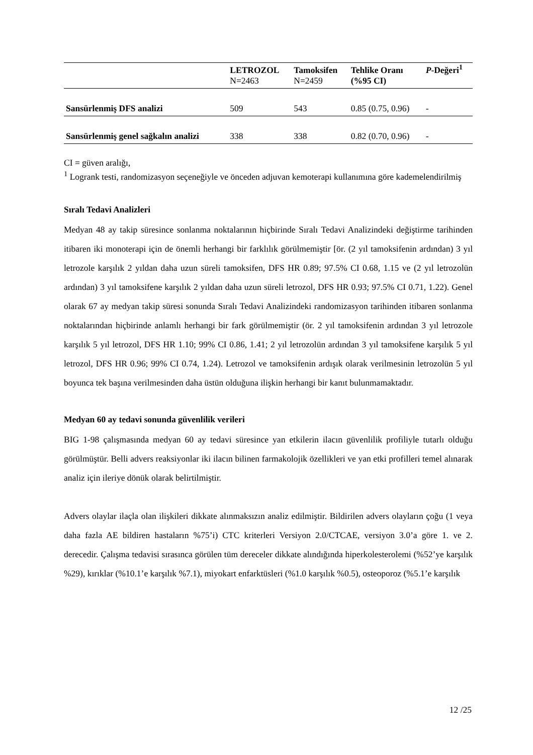| | LETROZOL | Tamoksifen | Tehlike Oranı | P -Değeri<sup>1</sup> |
| --- | --- | --- | --- | --- |
| | N=2463 | N=2459 | (%95 CI) | |
| Sansürlenmiş DFS analizi | 509 | 543 | 0.85 (0.75, 0.96) | - |
| Sansürlenmiş genel sağkalın analizi | 338 | 338 | 0.82 (0.70, 0.96) | - |
CI = güven aralığı,
<sup>1</sup> Logrank testi, randomizasyon seçeneğiyle ve önceden adjuvan kemoterapi kullanımına göre kademelendirilmiş
Sıralı Tedavi Analizleri
Medyan 48 ay takip süresince sonlanma noktalarının hiçbirinde Sıralı Tedavi Analizindeki değiştirme tarihinden itibaren iki monoterapi için de önemli herhangi bir farklılık görülmemiştir [ör. (2 yıl tamoksifenin ardından) 3 yıl letrozole karşılık 2 yıldan daha uzun süreli tamoksifen, DFS HR 0.89; 97.5% CI 0.68, 1.15 ve (2 yıl letrozolün ardından) 3 yıl tamoksifene karşılık 2 yıldan daha uzun süreli letrozol, DFS HR 0.93; 97.5% CI 0.71, 1.22). Genel olarak 67 ay medyan takip süresi sonunda Sıralı Tedavi Analizindeki randomizasyon tarihinden itibaren sonlanma noktalarından hiçbirinde anlamlı herhangi bir fark görülmemiştir (ör. 2 yıl tamoksifenin ardından 3 yıl letrozole karşılık 5 yıl letrozol, DFS HR 1.10; 99% CI 0.86, 1.41; 2 yıl letrozolün ardından 3 yıl tamoksifene karşılık 5 yıl letrozol, DFS HR 0.96; 99% CI 0.74, 1.24). Letrozol ve tamoksifenin ardışık olarak verilmesinin letrozolün 5 yıl boyunca tek başına verilmesinden daha üstün olduğuna ilişkin herhangi bir kanıt bulunmamaktadır.
Medyan 60 ay tedavi sonunda güvenlilik verileri
BIG 1-98 çalışmasında medyan 60 ay tedavi süresince yan etkilerin ilacın güvenlilik profiliyle tutarlı olduğu görülmüştür. Belli advers reaksiyonlar iki ilacın bilinen farmakolojik özellikleri ve yan etki profilleri temel alınarak analiz için ileriye dönük olarak belirtilmiştir.
Advers olaylar ilaçla olan ilişkileri dikkate alınmaksızın analiz edilmiştir. Bildirilen advers olayların çoğu (1 veya daha fazla AE bildiren hastaların %75’i) CTC kriterleri Versiyon 2.0/CTCAE, versiyon 3.0’a göre 1. ve 2. derecedir. Çalışma tedavisi sırasınca görülen tüm dereceler dikkate alındığında hiperkolesterolemi (%52’ye karşılık %29), kırıklar (%10.1’e karşılık %7.1), miyokart enfarktüsleri (%1.0 karşılık %0.5), osteoporoz (%5.1’e karşılık
12 /25